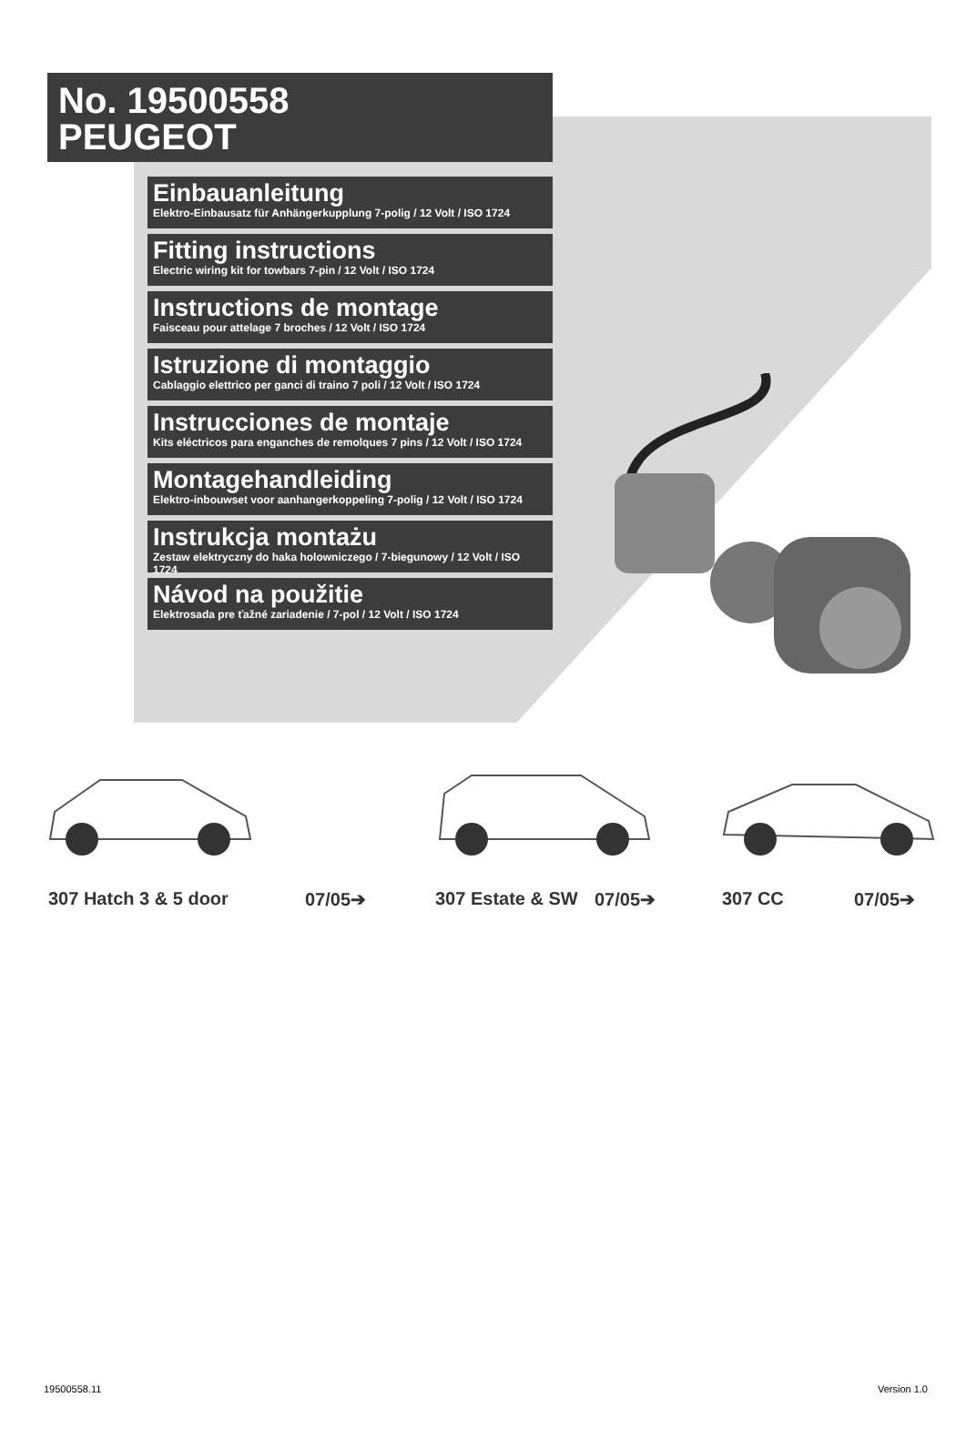No. 19500558
PEUGEOT
Einbauanleitung
Elektro-Einbausatz für Anhängerkupplung 7-polig / 12 Volt / ISO 1724
Fitting instructions
Electric wiring kit for towbars 7-pin / 12 Volt / ISO 1724
Instructions de montage
Faisceau pour attelage 7 broches / 12 Volt / ISO 1724
Istruzione di montaggio
Cablaggio elettrico per ganci di traino 7 poli / 12 Volt / ISO 1724
Instrucciones de montaje
Kits eléctricos para enganches de remolques 7 pins / 12 Volt / ISO 1724
Montagehandleiding
Elektro-inbouwset voor aanhangerkoppeling 7-polig / 12 Volt / ISO 1724
Instrukcja montażu
Zestaw elektryczny do haka holowniczego / 7-biegunowy / 12 Volt / ISO 1724
Návod na použitie
Elektrosada pre ťažné zariadenie / 7-pol / 12 Volt / ISO 1724
307 Hatch 3 & 5 door 07/05➔ 307 Estate & SW 07/05➔ 307 CC 07/05➔
19500558.11 Version 1.0